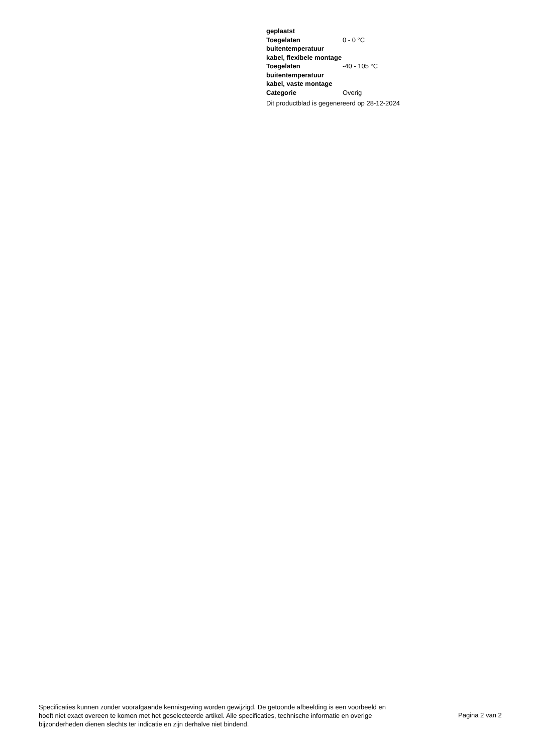| geplaatst | |
| Toegelaten buitentemperatuur kabel, flexibele montage | 0 - 0 °C |
| Toegelaten buitentemperatuur kabel, vaste montage | -40 - 105 °C |
| Categorie | Overig |
Dit productblad is gegenereerd op 28-12-2024
Specificaties kunnen zonder voorafgaande kennisgeving worden gewijzigd. De getoonde afbeelding is een voorbeeld en hoeft niet exact overeen te komen met het geselecteerde artikel. Alle specificaties, technische informatie en overige bijzonderheden dienen slechts ter indicatie en zijn derhalve niet bindend.
Pagina 2 van 2